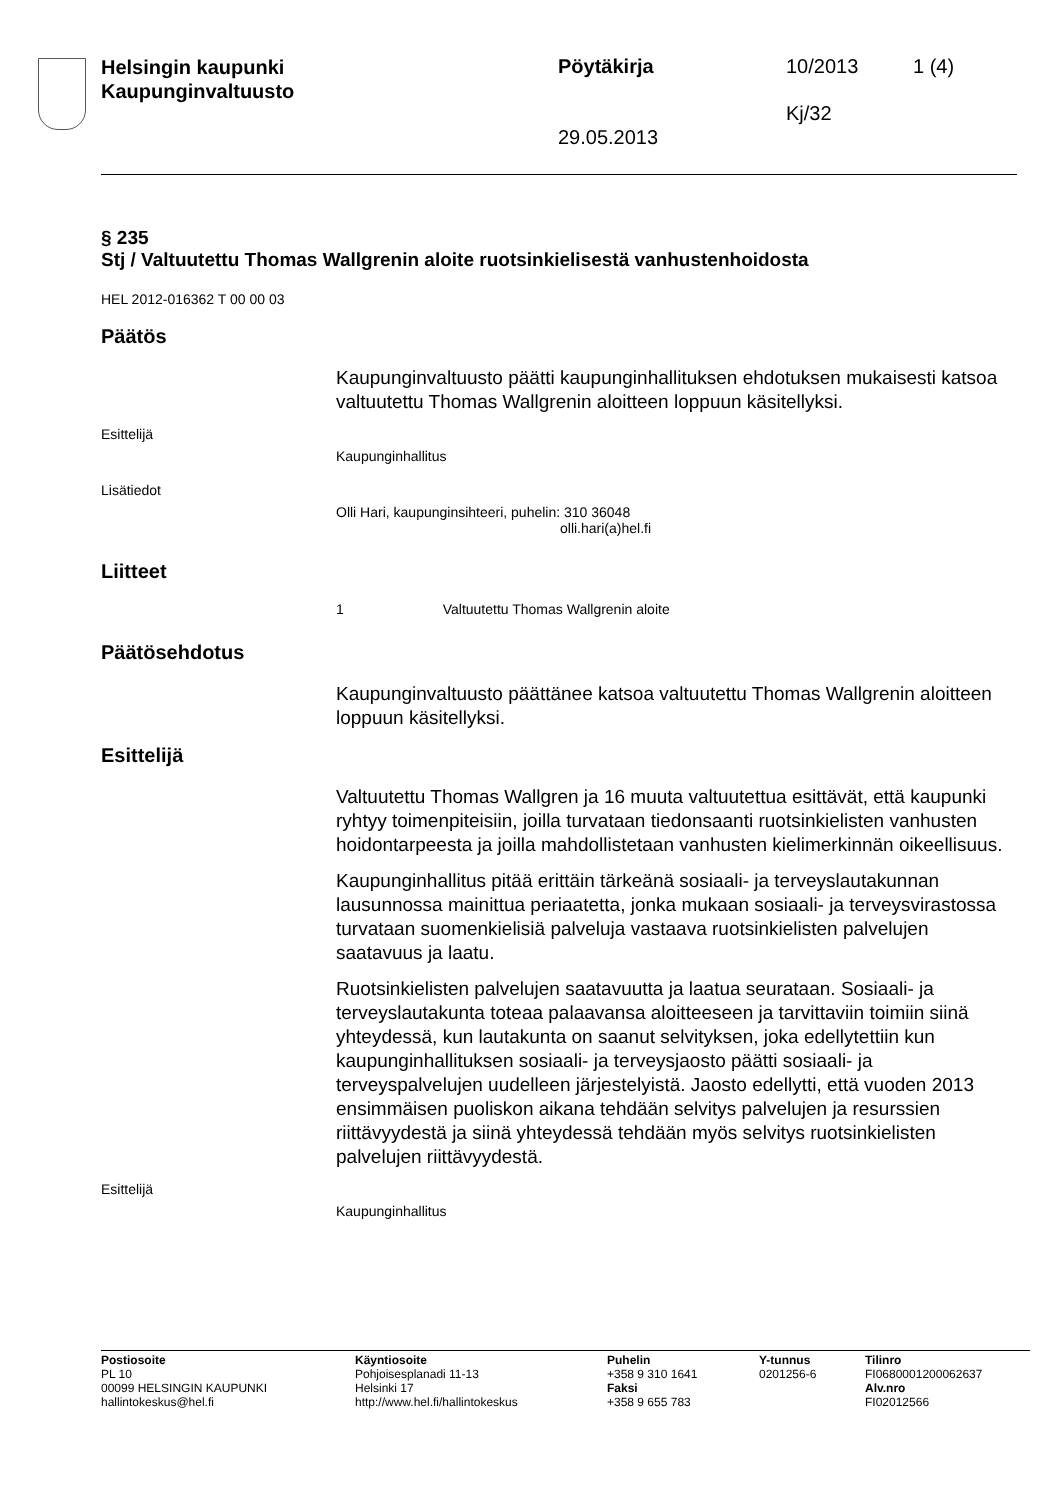Helsingin kaupunki
Kaupunginvaltuusto
Pöytäkirja 10/2013 1 (4)
Kj/32
29.05.2013
§ 235
Stj / Valtuutettu Thomas Wallgrenin aloite ruotsinkielisestä vanhustenhoidosta
HEL 2012-016362 T 00 00 03
Päätös
Kaupunginvaltuusto päätti kaupunginhallituksen ehdotuksen mukaisesti katsoa valtuutettu Thomas Wallgrenin aloitteen loppuun käsitellyksi.
Esittelijä
Kaupunginhallitus
Lisätiedot
Olli Hari, kaupunginsihteeri, puhelin: 310 36048
olli.hari(a)hel.fi
Liitteet
1 Valtuutettu Thomas Wallgrenin aloite
Päätösehdotus
Kaupunginvaltuusto päättänee katsoa valtuutettu Thomas Wallgrenin aloitteen loppuun käsitellyksi.
Esittelijä
Valtuutettu Thomas Wallgren ja 16 muuta valtuutettua esittävät, että kaupunki ryhtyy toimenpiteisiin, joilla turvataan tiedonsaanti ruotsinkielisten vanhusten hoidontarpeesta ja joilla mahdollistetaan vanhusten kielimerkinnän oikeellisuus.
Kaupunginhallitus pitää erittäin tärkeänä sosiaali- ja terveyslautakunnan lausunnossa mainittua periaatetta, jonka mukaan sosiaali- ja terveysvirastossa turvataan suomenkielisiä palveluja vastaava ruotsinkielisten palvelujen saatavuus ja laatu.
Ruotsinkielisten palvelujen saatavuutta ja laatua seurataan. Sosiaali- ja terveyslautakunta toteaa palaavansa aloitteeseen ja tarvittaviin toimiin siinä yhteydessä, kun lautakunta on saanut selvityksen, joka edellytettiin kun kaupunginhallituksen sosiaali- ja terveysjaosto päätti sosiaali- ja terveyspalvelujen uudelleen järjestelyistä. Jaosto edellytti, että vuoden 2013 ensimmäisen puoliskon aikana tehdään selvitys palvelujen ja resurssien riittävyydestä ja siinä yhteydessä tehdään myös selvitys ruotsinkielisten palvelujen riittävyydestä.
Esittelijä
Kaupunginhallitus
Postiosoite
PL 10
00099 HELSINGIN KAUPUNKI
hallintokeskus@hel.fi
Käyntiosoite
Pohjoisesplanadi 11-13
Helsinki 17
http://www.hel.fi/hallintokeskus
Puhelin
+358 9 310 1641
Faksi
+358 9 655 783
Y-tunnus
0201256-6
Tilinro
FI0680001200062637
Alv.nro
FI02012566